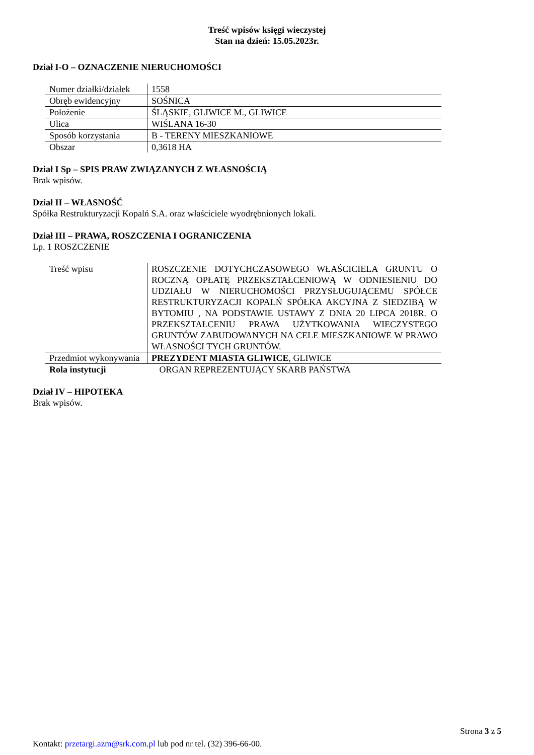Treść wpisów księgi wieczystej
Stan na dzień: 15.05.2023r.
Dział I-O – OZNACZENIE NIERUCHOMOŚCI
| Numer działki/działek | 1558 |
| Obręb ewidencyjny | SOŚNICA |
| Położenie | ŚLĄSKIE, GLIWICE M., GLIWICE |
| Ulica | WIŚLANA 16-30 |
| Sposób korzystania | B - TERENY MIESZKANIOWE |
| Obszar | 0,3618 HA |
Dział I Sp – SPIS PRAW ZWIĄZANYCH Z WŁASNOŚCIĄ
Brak wpisów.
Dział II – WŁASNOŚĆ
Spółka Restrukturyzacji Kopalń S.A. oraz właściciele wyodrębnionych lokali.
Dział III – PRAWA, ROSZCZENIA I OGRANICZENIA
Lp. 1 ROSZCZENIE
| Treść wpisu | ROSZCZENIE DOTYCHCZASOWEGO WŁAŚCICIELA GRUNTU O ROCZNĄ OPŁATĘ PRZEKSZTAŁCENIOWĄ W ODNIESIENIU DO UDZIAŁU W NIERUCHOMOŚCI PRZYSŁUGUJĄCEMU SPÓŁCE RESTRUKTURYZACJI KOPALŃ SPÓŁKA AKCYJNA Z SIEDZIBĄ W BYTOMIU , NA PODSTAWIE USTAWY Z DNIA 20 LIPCA 2018R. O PRZEKSZTAŁCENIU PRAWA UŻYTKOWANIA WIECZYSTEGO GRUNTÓW ZABUDOWANYCH NA CELE MIESZKANIOWE W PRAWO WŁASNOŚCI TYCH GRUNTÓW. |
| Przedmiot wykonywania | PREZYDENT MIASTA GLIWICE , GLIWICE |
| Rola instytucji | ORGAN REPREZENTUJĄCY SKARB PAŃSTWA |
Dział IV – HIPOTEKA
Brak wpisów.
Strona 3 z 5
Kontakt: przetargi.azm@srk.com.pl lub pod nr tel. (32) 396-66-00.